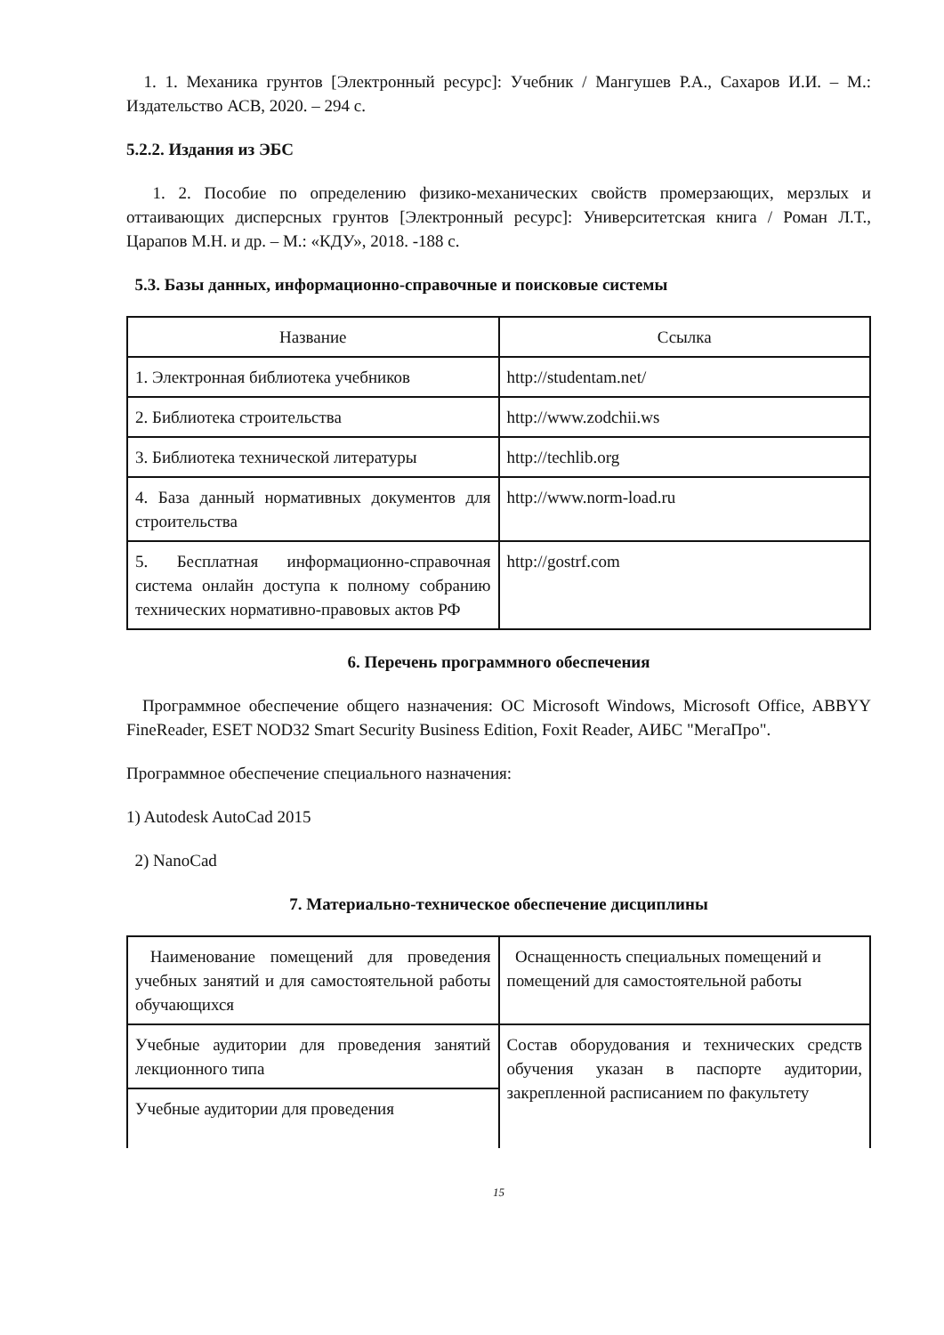1. 1. Механика грунтов [Электронный ресурс]: Учебник / Мангушев Р.А., Сахаров И.И. – М.: Издательство АСВ, 2020. – 294 с.
5.2.2. Издания из ЭБС
1. 2. Пособие по определению физико-механических свойств промерзающих, мерзлых и оттаивающих дисперсных грунтов [Электронный ресурс]: Университетская книга / Роман Л.Т., Царапов М.Н. и др. – М.: «КДУ», 2018. -188 с.
5.3. Базы данных, информационно-справочные и поисковые системы
| Название | Ссылка |
| --- | --- |
| 1. Электронная библиотека учебников | http://studentam.net/ |
| 2. Библиотека строительства | http://www.zodchii.ws |
| 3. Библиотека технической литературы | http://techlib.org |
| 4. База данный нормативных документов для строительства | http://www.norm-load.ru |
| 5. Бесплатная информационно-справочная система онлайн доступа к полному собранию технических нормативно-правовых актов РФ | http://gostrf.com |
6. Перечень программного обеспечения
Программное обеспечение общего назначения: ОС Microsoft Windows, Microsoft Office, ABBYY FineReader, ESET NOD32 Smart Security Business Edition, Foxit Reader, АИБС "МегаПро".
Программное обеспечение специального назначения:
1) Autodesk AutoCad 2015
2) NanoCad
7. Материально-техническое обеспечение дисциплины
| Наименование помещений для проведения учебных занятий и для самостоятельной работы обучающихся | Оснащенность специальных помещений и помещений для самостоятельной работы |
| Учебные аудитории для проведения занятий лекционного типа | Состав оборудования и технических средств обучения указан в паспорте аудитории, закрепленной расписанием по факультету |
| Учебные аудитории для проведения | |
15